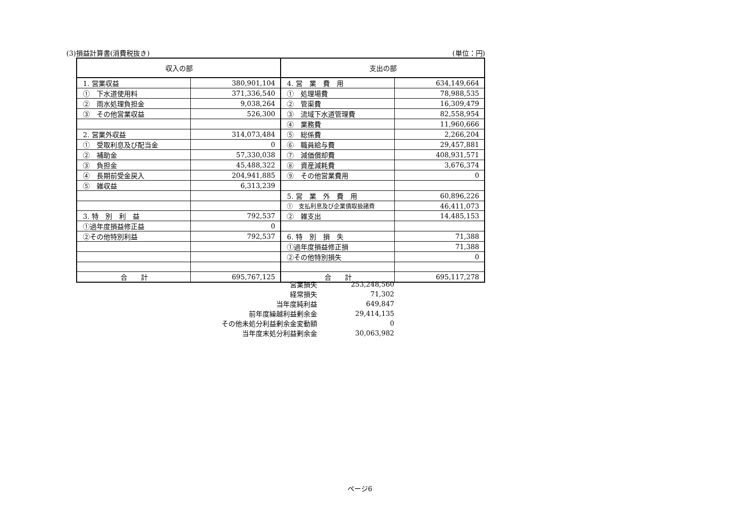(3)損益計算書(消費税抜き) (単位：円)
| 収入の部 | | 支出の部 | |
| --- | --- | --- | --- |
| 1. 営業収益 | 380,901,104 | 4. 営 業 費 用 | 634,149,664 |
| ① 下水道使用料 | 371,336,540 | ① 処理場費 | 78,988,535 |
| ② 雨水処理負担金 | 9,038,264 | ② 管渠費 | 16,309,479 |
| ③ その他営業収益 | 526,300 | ③ 流域下水道管理費 | 82,558,954 |
| | | ④ 業務費 | 11,960,666 |
| 2. 営業外収益 | 314,073,484 | ⑤ 総係費 | 2,266,204 |
| ① 受取利息及び配当金 | 0 | ⑥ 職員給与費 | 29,457,881 |
| ② 補助金 | 57,330,038 | ⑦ 減価償却費 | 408,931,571 |
| ③ 負担金 | 45,488,322 | ⑧ 資産減耗費 | 3,676,374 |
| ④ 長期前受金戻入 | 204,941,885 | ⑨ その他営業費用 | 0 |
| ⑤ 雑収益 | 6,313,239 | | |
| | | 5. 営 業 外 費 用 | 60,896,226 |
| | | ① 支払利息及び企業債取扱諸費 | 46,411,073 |
| 3. 特 別 利 益 | 792,537 | ② 雑支出 | 14,485,153 |
| ①過年度損益修正益 | 0 | | |
| ②その他特別利益 | 792,537 | 6. 特 別 損 失 | 71,388 |
| | | ①過年度損益修正損 | 71,388 |
| | | ②その他特別損失 | 0 |
| 合 計 | 695,767,125 | 合 計 | 695,117,278 |
| 営業損失 | 253,248,560 |
| 経常損失 | 71,302 |
| 当年度純利益 | 649,847 |
| 前年度繰越利益剰余金 | 29,414,135 |
| その他未処分利益剰余金変動額 | 0 |
| 当年度末処分利益剰余金 | 30,063,982 |
ページ6